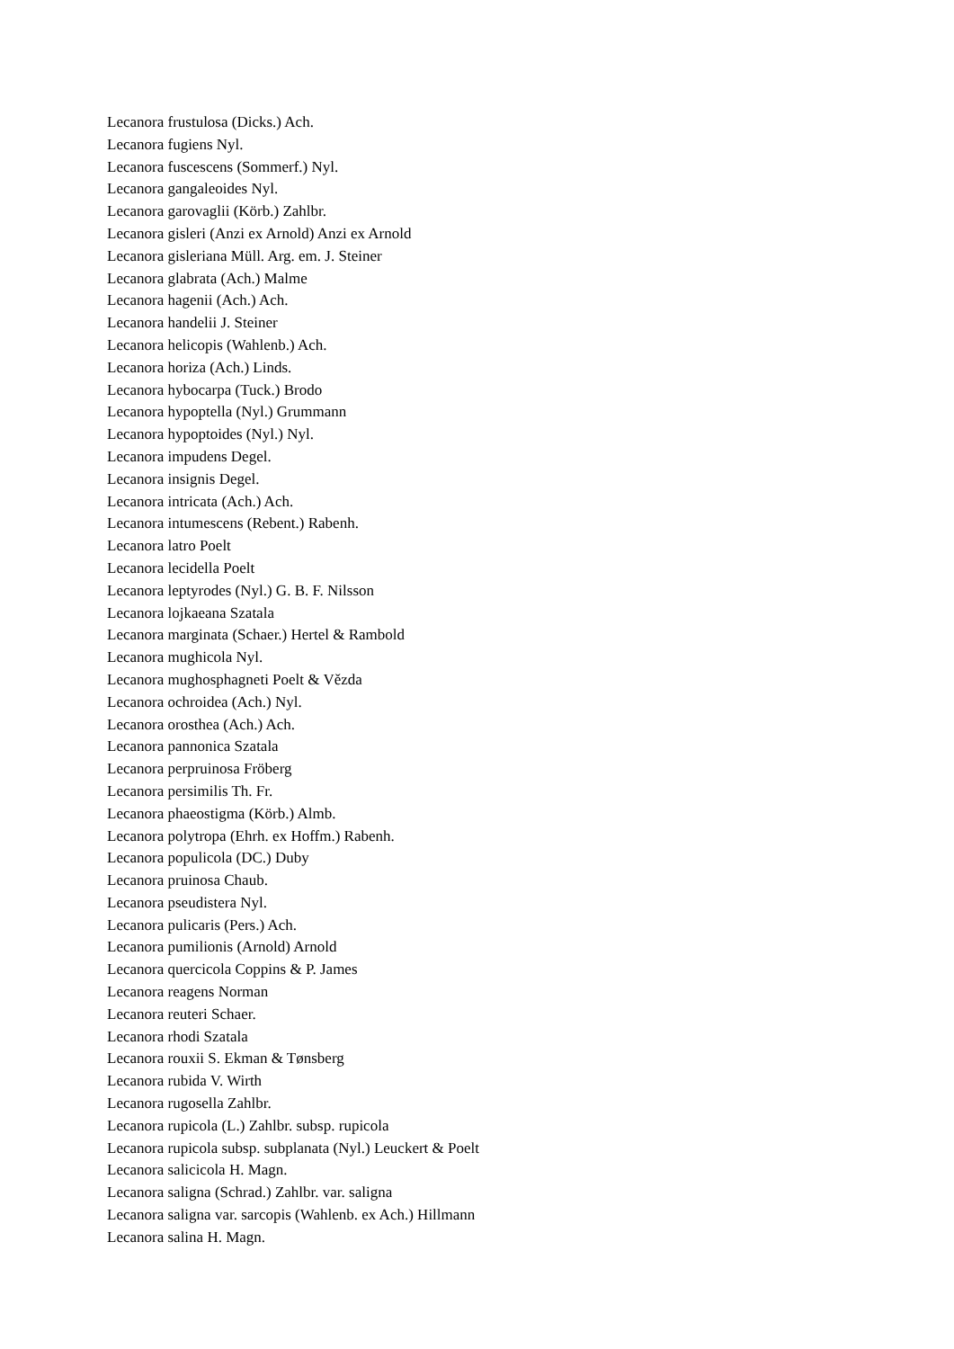Lecanora frustulosa (Dicks.) Ach.
Lecanora fugiens Nyl.
Lecanora fuscescens (Sommerf.) Nyl.
Lecanora gangaleoides Nyl.
Lecanora garovaglii (Körb.) Zahlbr.
Lecanora gisleri (Anzi ex Arnold) Anzi ex Arnold
Lecanora gisleriana Müll. Arg. em. J. Steiner
Lecanora glabrata (Ach.) Malme
Lecanora hagenii (Ach.) Ach.
Lecanora handelii J. Steiner
Lecanora helicopis (Wahlenb.) Ach.
Lecanora horiza (Ach.) Linds.
Lecanora hybocarpa (Tuck.) Brodo
Lecanora hypoptella (Nyl.) Grummann
Lecanora hypoptoides (Nyl.) Nyl.
Lecanora impudens Degel.
Lecanora insignis Degel.
Lecanora intricata (Ach.) Ach.
Lecanora intumescens (Rebent.) Rabenh.
Lecanora latro Poelt
Lecanora lecidella Poelt
Lecanora leptyrodes (Nyl.) G. B. F. Nilsson
Lecanora lojkaeana Szatala
Lecanora marginata (Schaer.) Hertel & Rambold
Lecanora mughicola Nyl.
Lecanora mughosphagneti Poelt & Vězda
Lecanora ochroidea (Ach.) Nyl.
Lecanora orosthea (Ach.) Ach.
Lecanora pannonica Szatala
Lecanora perpruinosa Fröberg
Lecanora persimilis Th. Fr.
Lecanora phaeostigma (Körb.) Almb.
Lecanora polytropa (Ehrh. ex Hoffm.) Rabenh.
Lecanora populicola (DC.) Duby
Lecanora pruinosa Chaub.
Lecanora pseudistera Nyl.
Lecanora pulicaris (Pers.) Ach.
Lecanora pumilionis (Arnold) Arnold
Lecanora quercicola Coppins & P. James
Lecanora reagens Norman
Lecanora reuteri Schaer.
Lecanora rhodi Szatala
Lecanora rouxii S. Ekman & Tønsberg
Lecanora rubida V. Wirth
Lecanora rugosella Zahlbr.
Lecanora rupicola (L.) Zahlbr. subsp. rupicola
Lecanora rupicola subsp. subplanata (Nyl.) Leuckert & Poelt
Lecanora salicicola H. Magn.
Lecanora saligna (Schrad.) Zahlbr. var. saligna
Lecanora saligna var. sarcopis (Wahlenb. ex Ach.) Hillmann
Lecanora salina H. Magn.